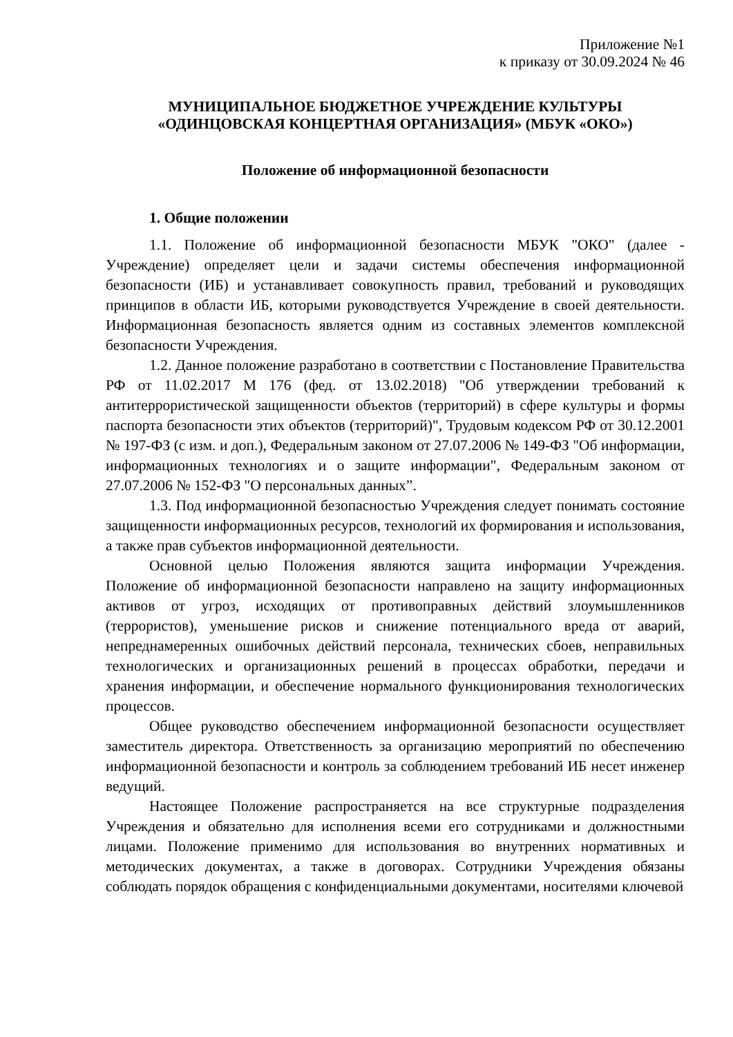Приложение №1
к приказу от 30.09.2024 № 46
МУНИЦИПАЛЬНОЕ БЮДЖЕТНОЕ УЧРЕЖДЕНИЕ КУЛЬТУРЫ
«ОДИНЦОВСКАЯ КОНЦЕРТНАЯ ОРГАНИЗАЦИЯ» (МБУК «ОКО»)
Положение об информационной безопасности
1. Общие положении
1.1. Положение об информационной безопасности МБУК "ОКО" (далее - Учреждение) определяет цели и задачи системы обеспечения информационной безопасности (ИБ) и устанавливает совокупность правил, требований и руководящих принципов в области ИБ, которыми руководствуется Учреждение в своей деятельности. Информационная безопасность является одним из составных элементов комплексной безопасности Учреждения.
1.2. Данное положение разработано в соответствии с Постановление Правительства РФ от 11.02.2017 M 176 (фед. от 13.02.2018) "Об утверждении требований к антитеррористической защищенности объектов (территорий) в сфере культуры и формы паспорта безопасности этих объектов (территорий)", Трудовым кодексом РФ от 30.12.2001 № 197-ФЗ (с изм. и доп.), Федеральным законом от 27.07.2006 № 149-ФЗ "Об информации, информационных технологиях и о защите информации", Федеральным законом от 27.07.2006 № 152-ФЗ "О персональных данных”.
1.3. Под информационной безопасностью Учреждения следует понимать состояние защищенности информационных ресурсов, технологий их формирования и использования, а также прав субъектов информационной деятельности.
Основной целью Положения являются защита информации Учреждения. Положение об информационной безопасности направлено на защиту информационных активов от угроз, исходящих от противоправных действий злоумышленников (террористов), уменьшение рисков и снижение потенциального вреда от аварий, непреднамеренных ошибочных действий персонала, технических сбоев, неправильных технологических и организационных решений в процессах обработки, передачи и хранения информации, и обеспечение нормального функционирования технологических процессов.
Общее руководство обеспечением информационной безопасности осуществляет заместитель директора. Ответственность за организацию мероприятий по обеспечению информационной безопасности и контроль за соблюдением требований ИБ несет инженер ведущий.
Настоящее Положение распространяется на все структурные подразделения Учреждения и обязательно для исполнения всеми его сотрудниками и должностными лицами. Положение применимо для использования во внутренних нормативных и методических документах, а также в договорах. Сотрудники Учреждения обязаны соблюдать порядок обращения с конфиденциальными документами, носителями ключевой